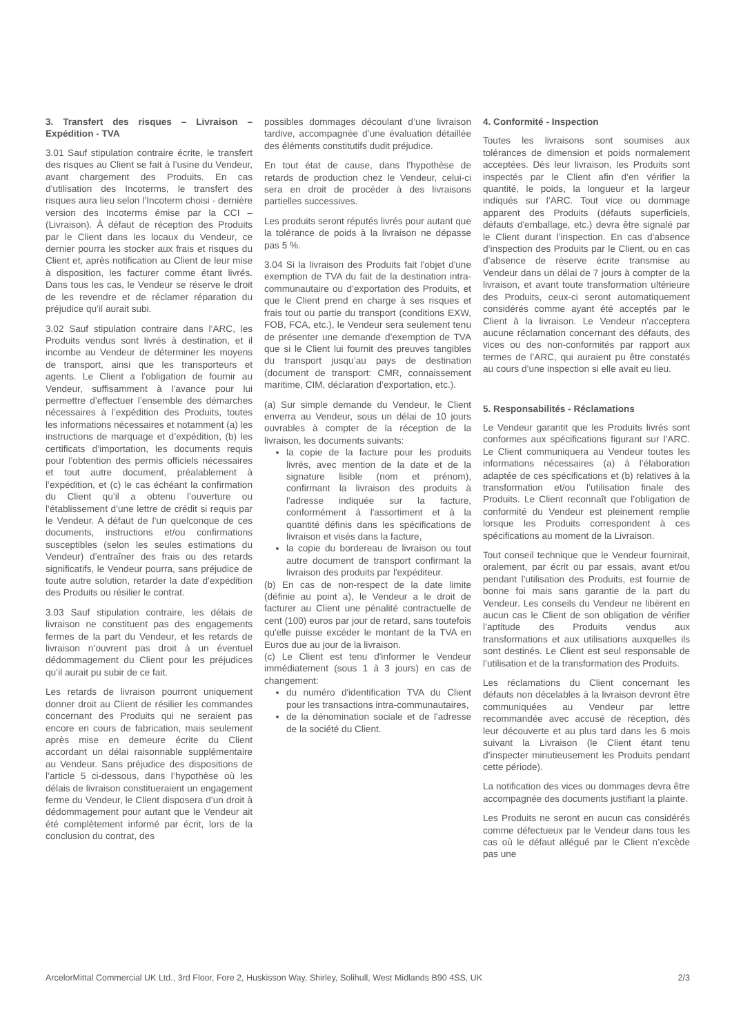3. Transfert des risques – Livraison – Expédition - TVA
3.01 Sauf stipulation contraire écrite, le transfert des risques au Client se fait à l’usine du Vendeur, avant chargement des Produits. En cas d’utilisation des Incoterms, le transfert des risques aura lieu selon l’Incoterm choisi - dernière version des Incoterms émise par la CCI – (Livraison). À défaut de réception des Produits par le Client dans les locaux du Vendeur, ce dernier pourra les stocker aux frais et risques du Client et, après notification au Client de leur mise à disposition, les facturer comme étant livrés. Dans tous les cas, le Vendeur se réserve le droit de les revendre et de réclamer réparation du préjudice qu’il aurait subi.
3.02 Sauf stipulation contraire dans l’ARC, les Produits vendus sont livrés à destination, et il incombe au Vendeur de déterminer les moyens de transport, ainsi que les transporteurs et agents. Le Client a l’obligation de fournir au Vendeur, suffisamment à l’avance pour lui permettre d’effectuer l’ensemble des démarches nécessaires à l’expédition des Produits, toutes les informations nécessaires et notamment (a) les instructions de marquage et d’expédition, (b) les certificats d’importation, les documents requis pour l’obtention des permis officiels nécessaires et tout autre document, préalablement à l’expédition, et (c) le cas échéant la confirmation du Client qu’il a obtenu l’ouverture ou l’établissement d’une lettre de crédit si requis par le Vendeur. A défaut de l’un quelconque de ces documents, instructions et/ou confirmations susceptibles (selon les seules estimations du Vendeur) d’entraîner des frais ou des retards significatifs, le Vendeur pourra, sans préjudice de toute autre solution, retarder la date d’expédition des Produits ou résilier le contrat.
3.03 Sauf stipulation contraire, les délais de livraison ne constituent pas des engagements fermes de la part du Vendeur, et les retards de livraison n’ouvrent pas droit à un éventuel dédommagement du Client pour les préjudices qu’il aurait pu subir de ce fait.
Les retards de livraison pourront uniquement donner droit au Client de résilier les commandes concernant des Produits qui ne seraient pas encore en cours de fabrication, mais seulement après mise en demeure écrite du Client accordant un délai raisonnable supplémentaire au Vendeur. Sans préjudice des dispositions de l’article 5 ci-dessous, dans l’hypothèse où les délais de livraison constitueraient un engagement ferme du Vendeur, le Client disposera d’un droit à dédommagement pour autant que le Vendeur ait été complètement informé par écrit, lors de la conclusion du contrat, des
possibles dommages découlant d’une livraison tardive, accompagnée d’une évaluation détaillée des éléments constitutifs dudit préjudice.
En tout état de cause, dans l’hypothèse de retards de production chez le Vendeur, celui-ci sera en droit de procéder à des livraisons partielles successives.
Les produits seront réputés livrés pour autant que la tolérance de poids à la livraison ne dépasse pas 5 %.
3.04 Si la livraison des Produits fait l'objet d'une exemption de TVA du fait de la destination intra-communautaire ou d’exportation des Produits, et que le Client prend en charge à ses risques et frais tout ou partie du transport (conditions EXW, FOB, FCA, etc.), le Vendeur sera seulement tenu de présenter une demande d’exemption de TVA que si le Client lui fournit des preuves tangibles du transport jusqu’au pays de destination (document de transport: CMR, connaissement maritime, CIM, déclaration d’exportation, etc.).
(a) Sur simple demande du Vendeur, le Client enverra au Vendeur, sous un délai de 10 jours ouvrables à compter de la réception de la livraison, les documents suivants:
la copie de la facture pour les produits livrés, avec mention de la date et de la signature lisible (nom et prénom), confirmant la livraison des produits à l'adresse indiquée sur la facture, conformément à l'assortiment et à la quantité définis dans les spécifications de livraison et visés dans la facture,
la copie du bordereau de livraison ou tout autre document de transport confirmant la livraison des produits par l'expéditeur.
(b) En cas de non-respect de la date limite (définie au point a), le Vendeur a le droit de facturer au Client une pénalité contractuelle de cent (100) euros par jour de retard, sans toutefois qu'elle puisse excéder le montant de la TVA en Euros due au jour de la livraison.
(c) Le Client est tenu d'informer le Vendeur immédiatement (sous 1 à 3 jours) en cas de changement:
du numéro d'identification TVA du Client pour les transactions intra-communautaires,
de la dénomination sociale et de l'adresse de la société du Client.
4. Conformité - Inspection
Toutes les livraisons sont soumises aux tolérances de dimension et poids normalement acceptées. Dès leur livraison, les Produits sont inspectés par le Client afin d’en vérifier la quantité, le poids, la longueur et la largeur indiqués sur l’ARC. Tout vice ou dommage apparent des Produits (défauts superficiels, défauts d'emballage, etc.) devra être signalé par le Client durant l’inspection. En cas d’absence d’inspection des Produits par le Client, ou en cas d’absence de réserve écrite transmise au Vendeur dans un délai de 7 jours à compter de la livraison, et avant toute transformation ultérieure des Produits, ceux-ci seront automatiquement considérés comme ayant été acceptés par le Client à la livraison. Le Vendeur n’acceptera aucune réclamation concernant des défauts, des vices ou des non-conformités par rapport aux termes de l’ARC, qui auraient pu être constatés au cours d’une inspection si elle avait eu lieu.
5. Responsabilités - Réclamations
Le Vendeur garantit que les Produits livrés sont conformes aux spécifications figurant sur l’ARC. Le Client communiquera au Vendeur toutes les informations nécessaires (a) à l’élaboration adaptée de ces spécifications et (b) relatives à la transformation et/ou l’utilisation finale des Produits. Le Client reconnaît que l’obligation de conformité du Vendeur est pleinement remplie lorsque les Produits correspondent à ces spécifications au moment de la Livraison.
Tout conseil technique que le Vendeur fournirait, oralement, par écrit ou par essais, avant et/ou pendant l’utilisation des Produits, est fournie de bonne foi mais sans garantie de la part du Vendeur. Les conseils du Vendeur ne libèrent en aucun cas le Client de son obligation de vérifier l’aptitude des Produits vendus aux transformations et aux utilisations auxquelles ils sont destinés. Le Client est seul responsable de l’utilisation et de la transformation des Produits.
Les réclamations du Client concernant les défauts non décelables à la livraison devront être communiquées au Vendeur par lettre recommandée avec accusé de réception, dès leur découverte et au plus tard dans les 6 mois suivant la Livraison (le Client étant tenu d’inspecter minutieusement les Produits pendant cette période).
La notification des vices ou dommages devra être accompagnée des documents justifiant la plainte.
Les Produits ne seront en aucun cas considérés comme défectueux par le Vendeur dans tous les cas où le défaut allégué par le Client n’excède pas une
ArcelorMittal Commercial UK Ltd., 3rd Floor, Fore 2, Huskisson Way, Shirley, Solihull, West Midlands B90 4SS, UK 2/3